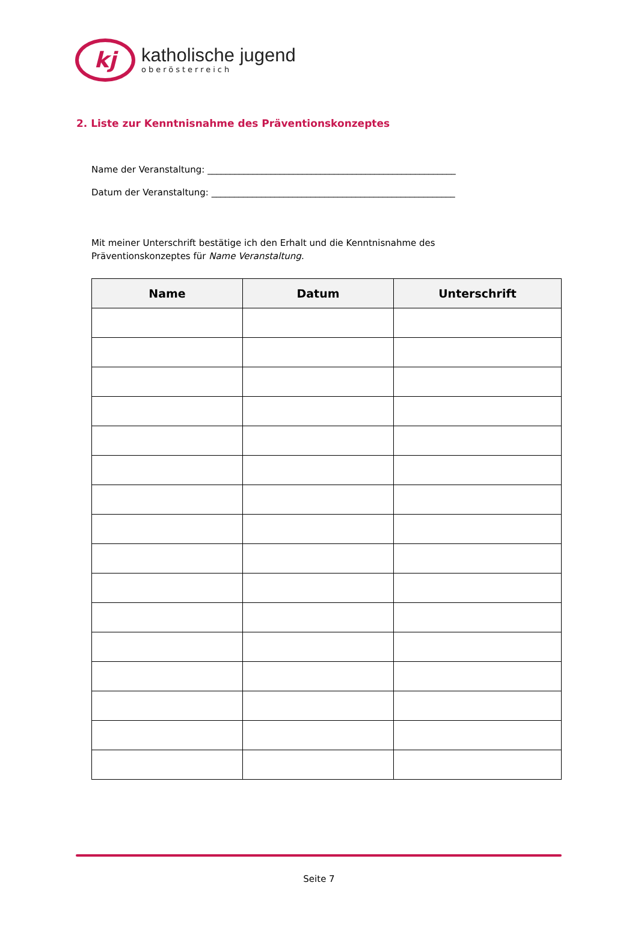kj
katholische jugend
oberösterreich
2. Liste zur Kenntnisnahme des Präventionskonzeptes
Name der Veranstaltung: _______________________________________________________
Datum der Veranstaltung: ______________________________________________________
Mit meiner Unterschrift bestätige ich den Erhalt und die Kenntnisnahme des
Präventionskonzeptes für Name Veranstaltung.
| Name | Datum | Unterschrift |
| --- | --- | --- |
Seite 7